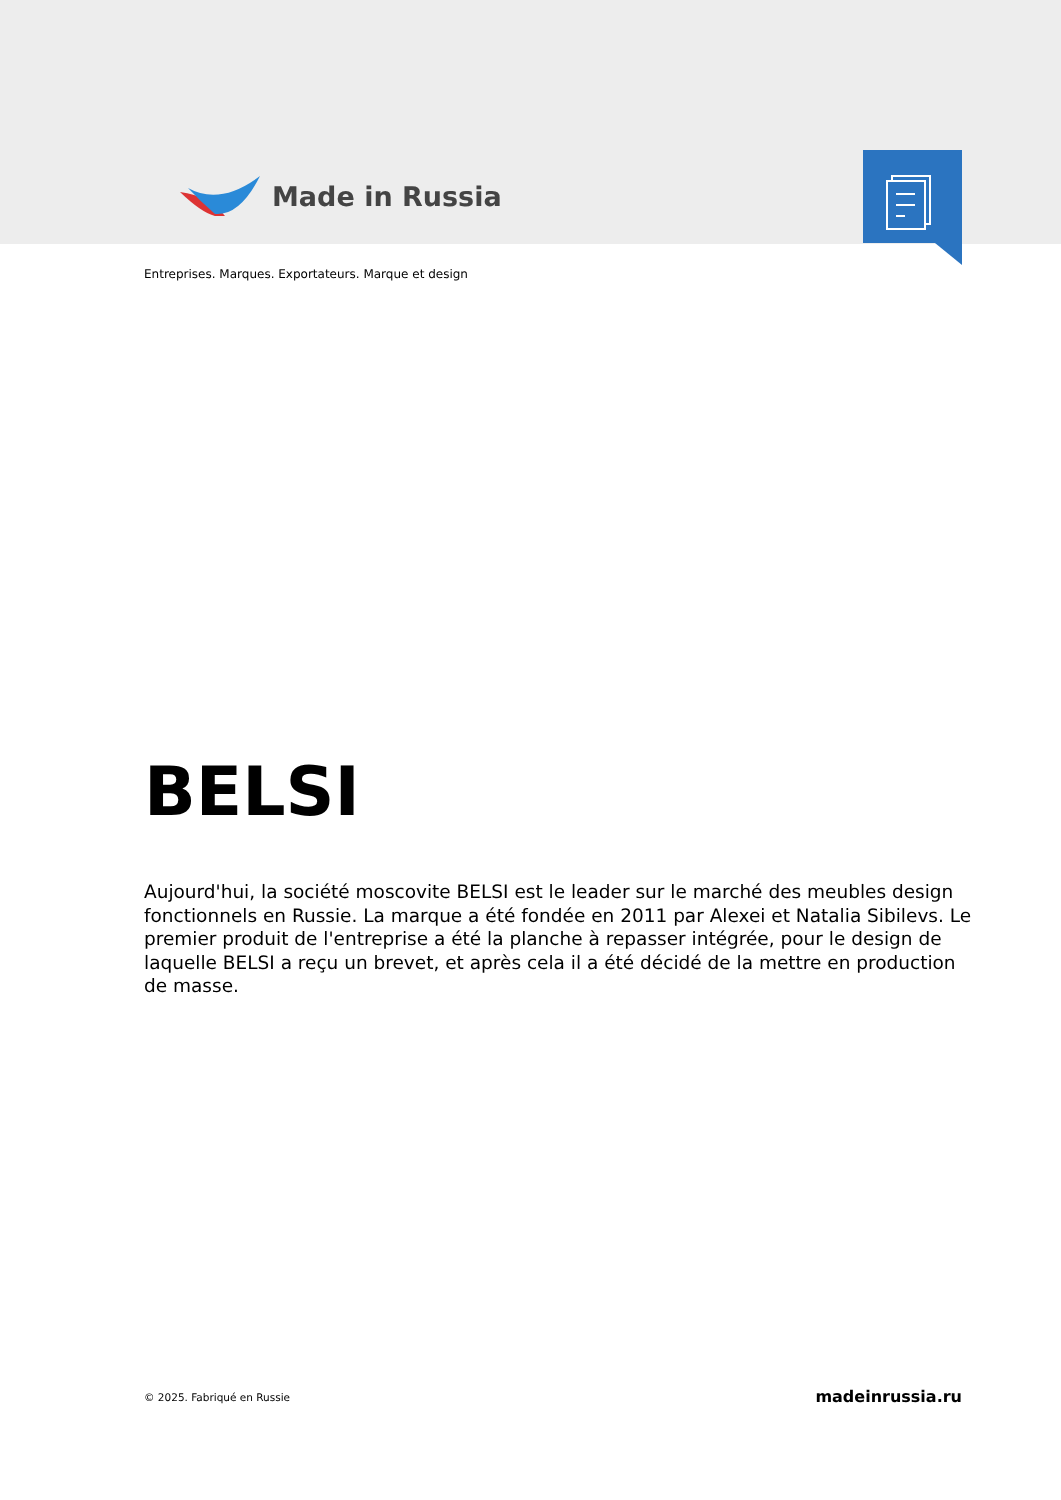Made in Russia
Entreprises. Marques. Exportateurs. Marque et design
BELSI
Aujourd'hui, la société moscovite BELSI est le leader sur le marché des meubles design fonctionnels en Russie. La marque a été fondée en 2011 par Alexei et Natalia Sibilevs. Le premier produit de l'entreprise a été la planche à repasser intégrée, pour le design de laquelle BELSI a reçu un brevet, et après cela il a été décidé de la mettre en production de masse.
© 2025. Fabriqué en Russie madeinrussia.ru